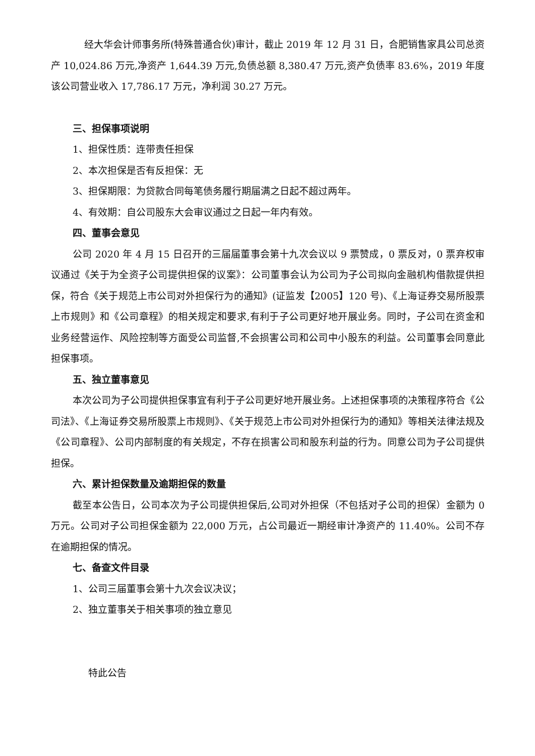经大华会计师事务所(特殊普通合伙)审计，截止 2019 年 12 月 31 日，合肥销售家具公司总资产 10,024.86 万元,净资产 1,644.39 万元,负债总额 8,380.47 万元,资产负债率 83.6%，2019 年度该公司营业收入 17,786.17 万元，净利润 30.27 万元。
三、担保事项说明
1、担保性质：连带责任担保
2、本次担保是否有反担保：无
3、担保期限：为贷款合同每笔债务履行期届满之日起不超过两年。
4、有效期：自公司股东大会审议通过之日起一年内有效。
四、董事会意见
公司 2020 年 4 月 15 日召开的三届届董事会第十九次会议以 9 票赞成，0 票反对，0 票弃权审议通过《关于为全资子公司提供担保的议案》：公司董事会认为公司为子公司拟向金融机构借款提供担保，符合《关于规范上市公司对外担保行为的通知》(证监发【2005】120 号)、《上海证券交易所股票上市规则》和《公司章程》的相关规定和要求,有利于子公司更好地开展业务。同时，子公司在资金和业务经营运作、风险控制等方面受公司监督,不会损害公司和公司中小股东的利益。公司董事会同意此担保事项。
五、独立董事意见
本次公司为子公司提供担保事宜有利于子公司更好地开展业务。上述担保事项的决策程序符合《公司法》、《上海证券交易所股票上市规则》、《关于规范上市公司对外担保行为的通知》等相关法律法规及《公司章程》、公司内部制度的有关规定，不存在损害公司和股东利益的行为。同意公司为子公司提供担保。
六、累计担保数量及逾期担保的数量
截至本公告日，公司本次为子公司提供担保后,公司对外担保（不包括对子公司的担保）金额为 0 万元。公司对子公司担保金额为 22,000 万元，占公司最近一期经审计净资产的 11.40%。公司不存在逾期担保的情况。
七、备查文件目录
1、公司三届董事会第十九次会议决议；
2、独立董事关于相关事项的独立意见
特此公告